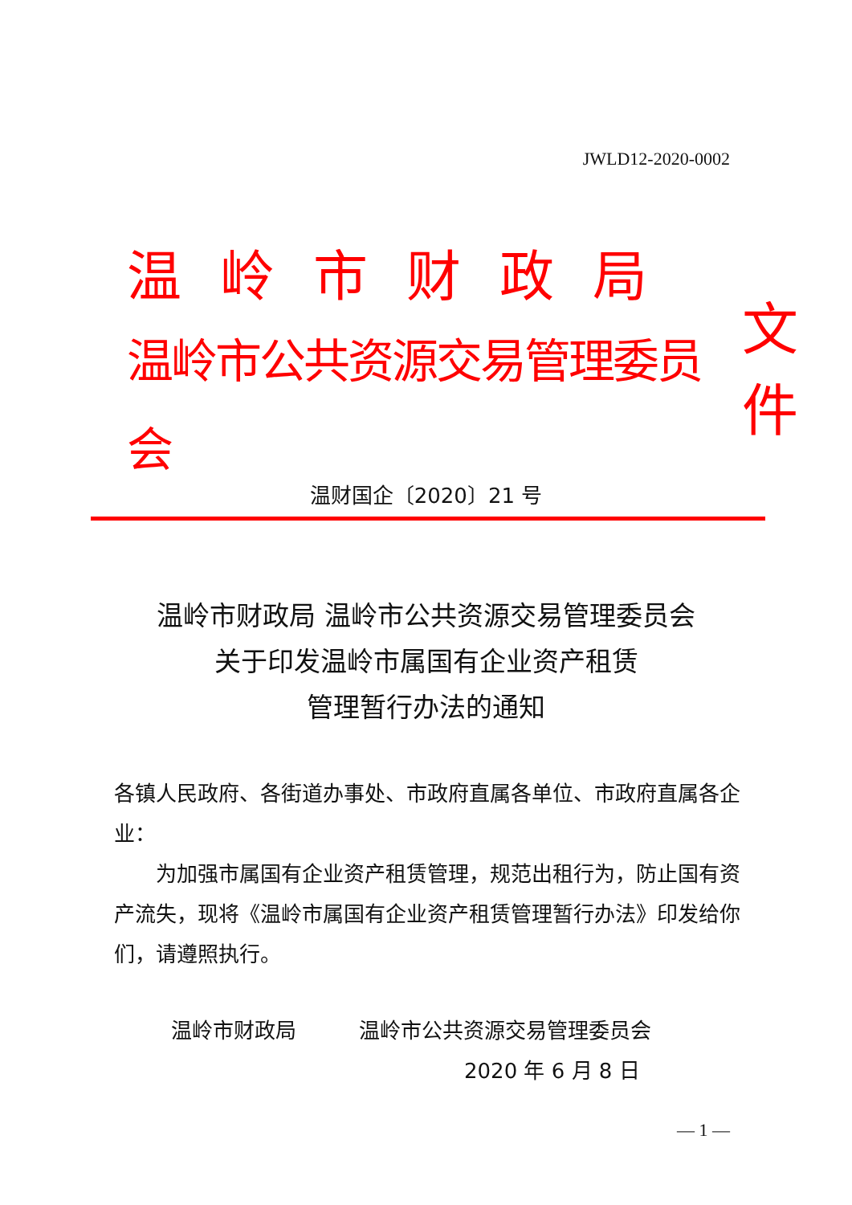JWLD12-2020-0002
温岭市财政局
温岭市公共资源交易管理委员会
文件
温财国企〔2020〕21 号
温岭市财政局 温岭市公共资源交易管理委员会
关于印发温岭市属国有企业资产租赁
管理暂行办法的通知
各镇人民政府、各街道办事处、市政府直属各单位、市政府直属各企业：
为加强市属国有企业资产租赁管理，规范出租行为，防止国有资产流失，现将《温岭市属国有企业资产租赁管理暂行办法》印发给你们，请遵照执行。
温岭市财政局　　　温岭市公共资源交易管理委员会
2020 年 6 月 8 日
— 1 —